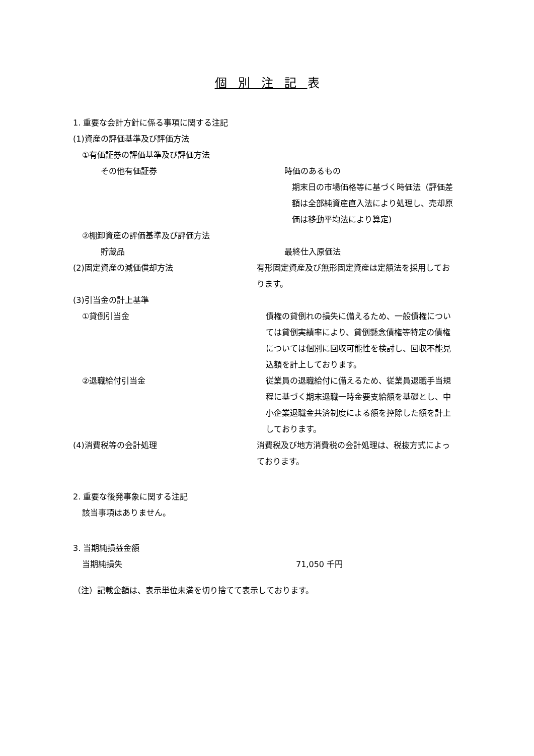個別注記表
1. 重要な会計方針に係る事項に関する注記
(1)資産の評価基準及び評価方法
①有価証券の評価基準及び評価方法
その他有価証券 時価のあるもの
期末日の市場価格等に基づく時価法（評価差額は全部純資産直入法により処理し、売却原価は移動平均法により算定)
②棚卸資産の評価基準及び評価方法
貯蔵品 最終仕入原価法
(2)固定資産の減価償却方法 有形固定資産及び無形固定資産は定額法を採用しております。
(3)引当金の計上基準
①貸倒引当金 債権の貸倒れの損失に備えるため、一般債権については貸倒実績率により、貸倒懸念債権等特定の債権については個別に回収可能性を検討し、回収不能見込額を計上しております。
②退職給付引当金 従業員の退職給付に備えるため、従業員退職手当規程に基づく期末退職一時金要支給額を基礎とし、中小企業退職金共済制度による額を控除した額を計上しております。
(4)消費税等の会計処理 消費税及び地方消費税の会計処理は、税抜方式によっております。
2. 重要な後発事象に関する注記
該当事項はありません。
3. 当期純損益金額
当期純損失 71,050 千円
（注）記載金額は、表示単位未満を切り捨てて表示しております。